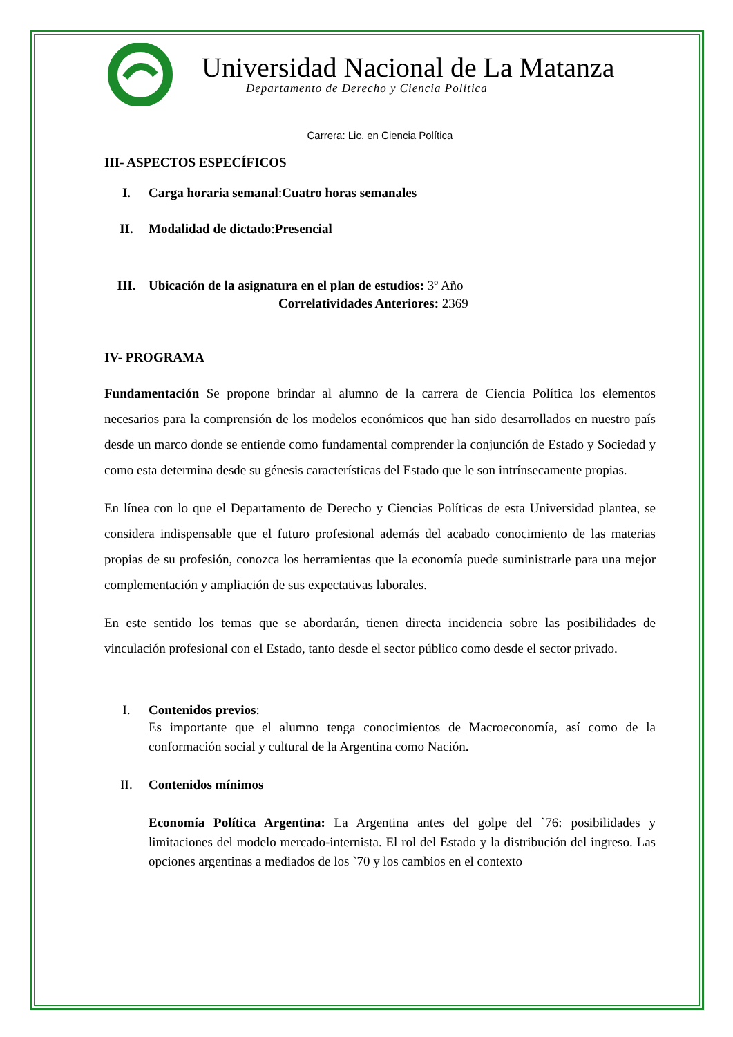Universidad Nacional de La Matanza
Departamento de Derecho y Ciencia Política
Carrera: Lic. en Ciencia Política
III- ASPECTOS ESPECÍFICOS
I. Carga horaria semanal: Cuatro horas semanales
II. Modalidad de dictado: Presencial
III. Ubicación de la asignatura en el plan de estudios: 3º Año
Correlatividades Anteriores: 2369
IV- PROGRAMA
Fundamentación Se propone brindar al alumno de la carrera de Ciencia Política los elementos necesarios para la comprensión de los modelos económicos que han sido desarrollados en nuestro país desde un marco donde se entiende como fundamental comprender la conjunción de Estado y Sociedad y como esta determina desde su génesis características del Estado que le son intrínsecamente propias.
En línea con lo que el Departamento de Derecho y Ciencias Políticas de esta Universidad plantea, se considera indispensable que el futuro profesional además del acabado conocimiento de las materias propias de su profesión, conozca los herramientas que la economía puede suministrarle para una mejor complementación y ampliación de sus expectativas laborales.
En este sentido los temas que se abordarán, tienen directa incidencia sobre las posibilidades de vinculación profesional con el Estado, tanto desde el sector público como desde el sector privado.
I. Contenidos previos:
Es importante que el alumno tenga conocimientos de Macroeconomía, así como de la conformación social y cultural de la Argentina como Nación.
II. Contenidos mínimos
Economía Política Argentina: La Argentina antes del golpe del `76: posibilidades y limitaciones del modelo mercado-internista. El rol del Estado y la distribución del ingreso. Las opciones argentinas a mediados de los `70 y los cambios en el contexto